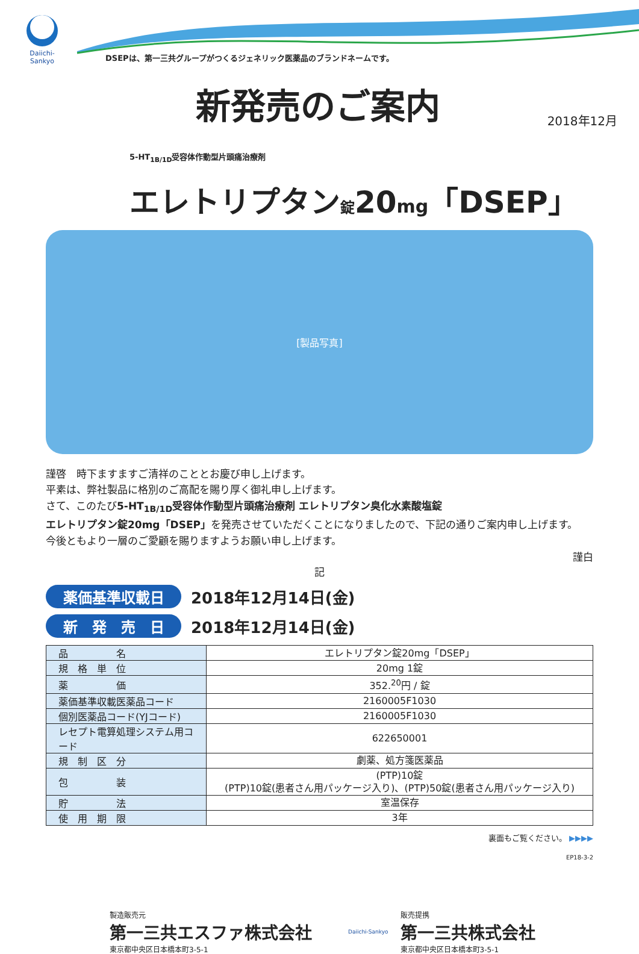Daiichi-Sankyo
DSEPは、第一三共グループがつくるジェネリック医薬品のブランドネームです。
新発売のご案内
2018年12月
5-HT<sub>1B/1D</sub>受容体作動型片頭痛治療剤
エレトリプタン錠20mg「DSEP」
[製品写真]
謹啓　時下ますますご清祥のこととお慶び申し上げます。
平素は、弊社製品に格別のご高配を賜り厚く御礼申し上げます。
さて、このたび5-HT<sub>1B/1D</sub>受容体作動型片頭痛治療剤 エレトリプタン臭化水素酸塩錠
エレトリプタン錠20mg「DSEP」を発売させていただくことになりましたので、下記の通りご案内申し上げます。
今後ともより一層のご愛顧を賜りますようお願い申し上げます。
謹白
記
薬価基準収載日 2018年12月14日(金)
新　発　売　日 2018年12月14日(金)
| 品 名 | エレトリプタン錠20mg「DSEP」 |
| 規 格 単 位 | 20mg 1錠 |
| 薬 価 | 352.<sup>20</sup>円 / 錠 |
| 薬価基準収載医薬品コード | 2160005F1030 |
| 個別医薬品コード(YJコード) | 2160005F1030 |
| レセプト電算処理システム用コード | 622650001 |
| 規 制 区 分 | 劇薬、処方箋医薬品 |
| 包 装 | (PTP)10錠 (PTP)10錠(患者さん用パッケージ入り)、(PTP)50錠(患者さん用パッケージ入り) |
| 貯 法 | 室温保存 |
| 使 用 期 限 | 3年 |
裏面もご覧ください。 ▶▶▶▶
EP18-3-2
製造販売元
第一三共エスファ株式会社
東京都中央区日本橋本町3-5-1
Daiichi-Sankyo
販売提携
第一三共株式会社
東京都中央区日本橋本町3-5-1